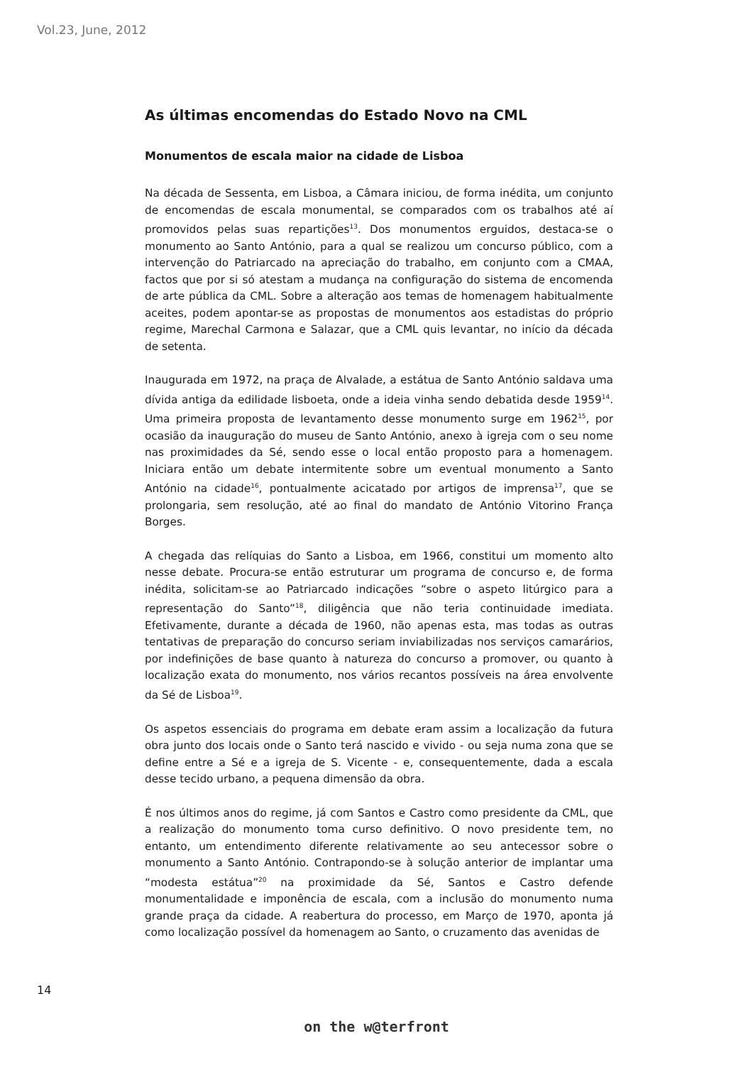Vol.23, June, 2012
As últimas encomendas do Estado Novo na CML
Monumentos de escala maior na cidade de Lisboa
Na década de Sessenta, em Lisboa, a Câmara iniciou, de forma inédita, um conjunto de encomendas de escala monumental, se comparados com os trabalhos até aí promovidos pelas suas repartições<sup>13</sup>. Dos monumentos erguidos, destaca-se o monumento ao Santo António, para a qual se realizou um concurso público, com a intervenção do Patriarcado na apreciação do trabalho, em conjunto com a CMAA, factos que por si só atestam a mudança na configuração do sistema de encomenda de arte pública da CML. Sobre a alteração aos temas de homenagem habitualmente aceites, podem apontar-se as propostas de monumentos aos estadistas do próprio regime, Marechal Carmona e Salazar, que a CML quis levantar, no início da década de setenta.
Inaugurada em 1972, na praça de Alvalade, a estátua de Santo António saldava uma dívida antiga da edilidade lisboeta, onde a ideia vinha sendo debatida desde 1959<sup>14</sup>. Uma primeira proposta de levantamento desse monumento surge em 1962<sup>15</sup>, por ocasião da inauguração do museu de Santo António, anexo à igreja com o seu nome nas proximidades da Sé, sendo esse o local então proposto para a homenagem. Iniciara então um debate intermitente sobre um eventual monumento a Santo António na cidade<sup>16</sup>, pontualmente acicatado por artigos de imprensa<sup>17</sup>, que se prolongaria, sem resolução, até ao final do mandato de António Vitorino França Borges.
A chegada das relíquias do Santo a Lisboa, em 1966, constitui um momento alto nesse debate. Procura-se então estruturar um programa de concurso e, de forma inédita, solicitam-se ao Patriarcado indicações “sobre o aspeto litúrgico para a representação do Santo”<sup>18</sup>, diligência que não teria continuidade imediata. Efetivamente, durante a década de 1960, não apenas esta, mas todas as outras tentativas de preparação do concurso seriam inviabilizadas nos serviços camarários, por indefinições de base quanto à natureza do concurso a promover, ou quanto à localização exata do monumento, nos vários recantos possíveis na área envolvente da Sé de Lisboa<sup>19</sup>.
Os aspetos essenciais do programa em debate eram assim a localização da futura obra junto dos locais onde o Santo terá nascido e vivido - ou seja numa zona que se define entre a Sé e a igreja de S. Vicente - e, consequentemente, dada a escala desse tecido urbano, a pequena dimensão da obra.
É nos últimos anos do regime, já com Santos e Castro como presidente da CML, que a realização do monumento toma curso definitivo. O novo presidente tem, no entanto, um entendimento diferente relativamente ao seu antecessor sobre o monumento a Santo António. Contrapondo-se à solução anterior de implantar uma “modesta estátua”<sup>20</sup> na proximidade da Sé, Santos e Castro defende monumentalidade e imponência de escala, com a inclusão do monumento numa grande praça da cidade. A reabertura do processo, em Março de 1970, aponta já como localização possível da homenagem ao Santo, o cruzamento das avenidas de
14
on the w@terfront